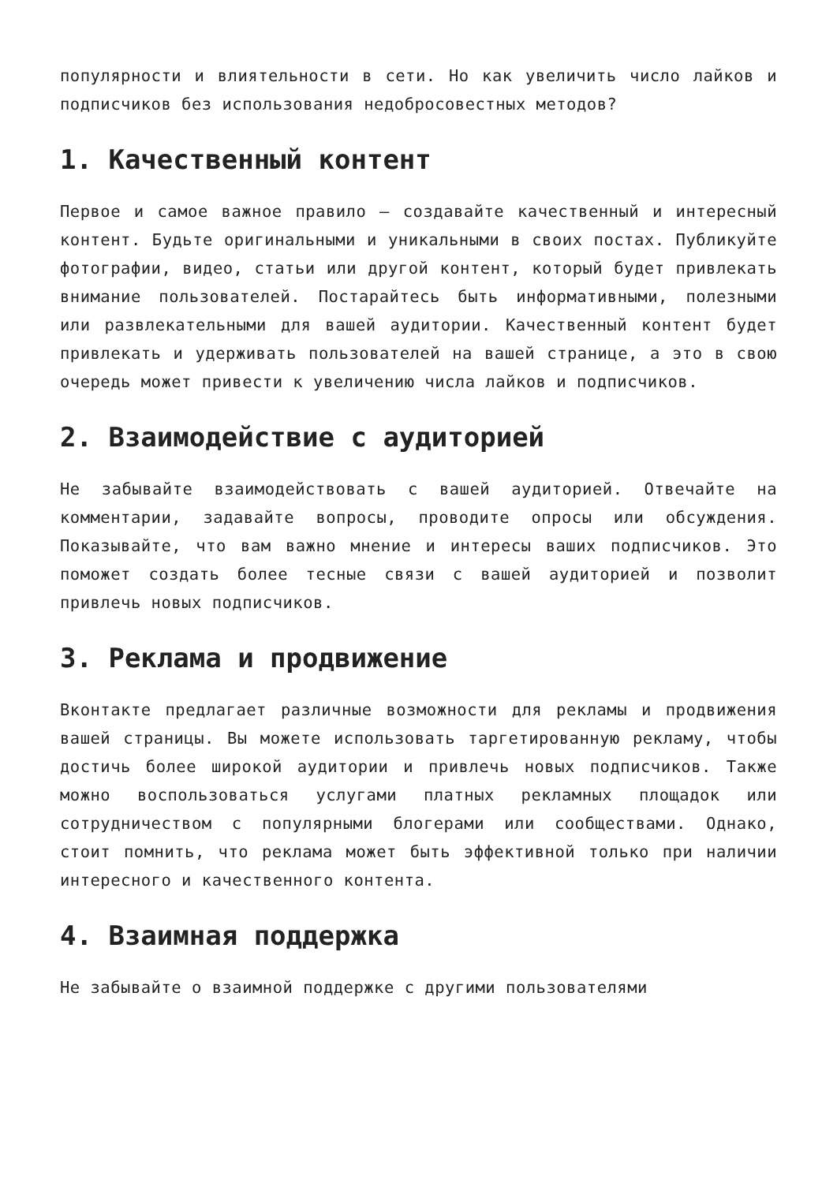популярности и влиятельности в сети. Но как увеличить число лайков и подписчиков без использования недобросовестных методов?
1. Качественный контент
Первое и самое важное правило – создавайте качественный и интересный контент. Будьте оригинальными и уникальными в своих постах. Публикуйте фотографии, видео, статьи или другой контент, который будет привлекать внимание пользователей. Постарайтесь быть информативными, полезными или развлекательными для вашей аудитории. Качественный контент будет привлекать и удерживать пользователей на вашей странице, а это в свою очередь может привести к увеличению числа лайков и подписчиков.
2. Взаимодействие с аудиторией
Не забывайте взаимодействовать с вашей аудиторией. Отвечайте на комментарии, задавайте вопросы, проводите опросы или обсуждения. Показывайте, что вам важно мнение и интересы ваших подписчиков. Это поможет создать более тесные связи с вашей аудиторией и позволит привлечь новых подписчиков.
3. Реклама и продвижение
Вконтакте предлагает различные возможности для рекламы и продвижения вашей страницы. Вы можете использовать таргетированную рекламу, чтобы достичь более широкой аудитории и привлечь новых подписчиков. Также можно воспользоваться услугами платных рекламных площадок или сотрудничеством с популярными блогерами или сообществами. Однако, стоит помнить, что реклама может быть эффективной только при наличии интересного и качественного контента.
4. Взаимная поддержка
Не забывайте о взаимной поддержке с другими пользователями